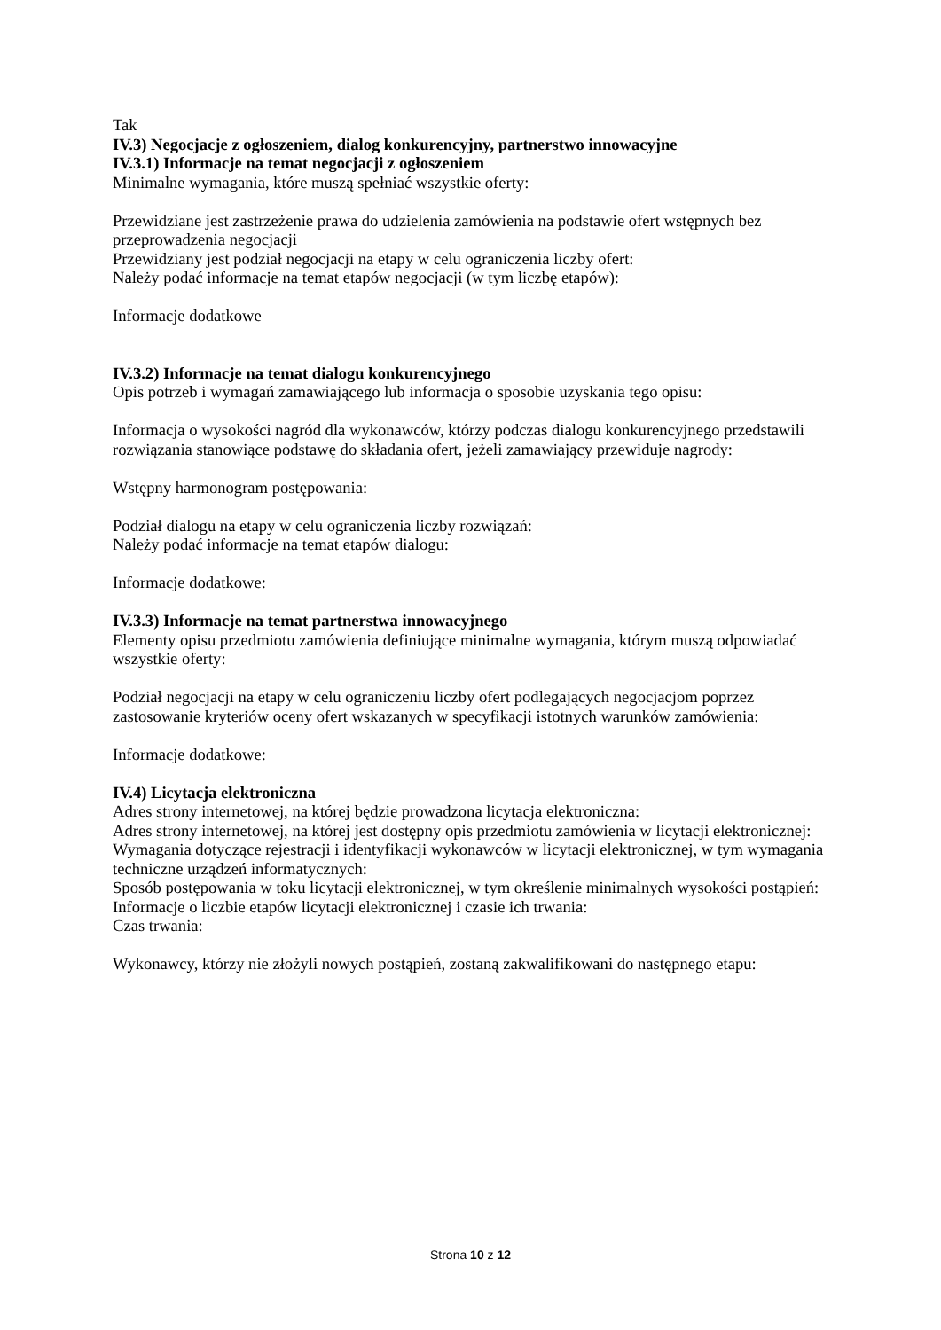Tak
IV.3) Negocjacje z ogłoszeniem, dialog konkurencyjny, partnerstwo innowacyjne
IV.3.1) Informacje na temat negocjacji z ogłoszeniem
Minimalne wymagania, które muszą spełniać wszystkie oferty:
Przewidziane jest zastrzeżenie prawa do udzielenia zamówienia na podstawie ofert wstępnych bez przeprowadzenia negocjacji
Przewidziany jest podział negocjacji na etapy w celu ograniczenia liczby ofert:
Należy podać informacje na temat etapów negocjacji (w tym liczbę etapów):
Informacje dodatkowe
IV.3.2) Informacje na temat dialogu konkurencyjnego
Opis potrzeb i wymagań zamawiającego lub informacja o sposobie uzyskania tego opisu:
Informacja o wysokości nagród dla wykonawców, którzy podczas dialogu konkurencyjnego przedstawili rozwiązania stanowiące podstawę do składania ofert, jeżeli zamawiający przewiduje nagrody:
Wstępny harmonogram postępowania:
Podział dialogu na etapy w celu ograniczenia liczby rozwiązań:
Należy podać informacje na temat etapów dialogu:
Informacje dodatkowe:
IV.3.3) Informacje na temat partnerstwa innowacyjnego
Elementy opisu przedmiotu zamówienia definiujące minimalne wymagania, którym muszą odpowiadać wszystkie oferty:
Podział negocjacji na etapy w celu ograniczeniu liczby ofert podlegających negocjacjom poprzez zastosowanie kryteriów oceny ofert wskazanych w specyfikacji istotnych warunków zamówienia:
Informacje dodatkowe:
IV.4) Licytacja elektroniczna
Adres strony internetowej, na której będzie prowadzona licytacja elektroniczna:
Adres strony internetowej, na której jest dostępny opis przedmiotu zamówienia w licytacji elektronicznej:
Wymagania dotyczące rejestracji i identyfikacji wykonawców w licytacji elektronicznej, w tym wymagania techniczne urządzeń informatycznych:
Sposób postępowania w toku licytacji elektronicznej, w tym określenie minimalnych wysokości postąpień:
Informacje o liczbie etapów licytacji elektronicznej i czasie ich trwania:
Czas trwania:
Wykonawcy, którzy nie złożyli nowych postąpień, zostaną zakwalifikowani do następnego etapu:
Strona 10 z 12